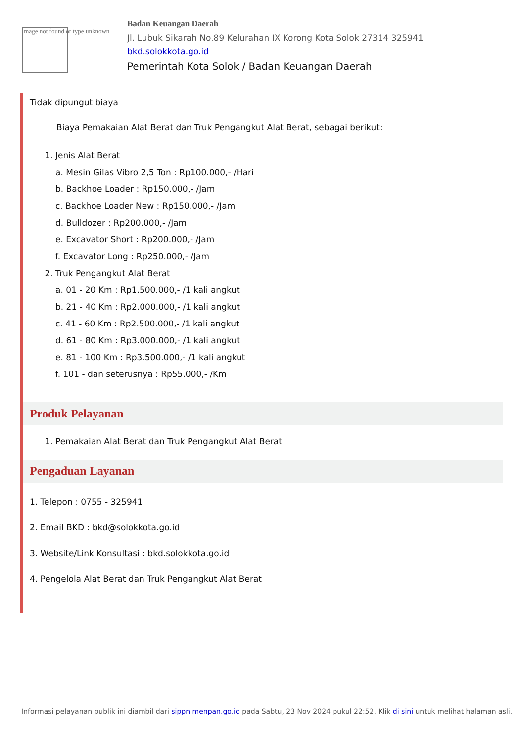Image not found or type unknown
Badan Keuangan Daerah
Jl. Lubuk Sikarah No.89 Kelurahan IX Korong Kota Solok 27314 325941
bkd.solokkota.go.id
Pemerintah Kota Solok / Badan Keuangan Daerah
Tidak dipungut biaya
Biaya Pemakaian Alat Berat dan Truk Pengangkut Alat Berat, sebagai berikut:
1. Jenis Alat Berat
a. Mesin Gilas Vibro 2,5 Ton : Rp100.000,- /Hari
b. Backhoe Loader : Rp150.000,- /Jam
c. Backhoe Loader New : Rp150.000,- /Jam
d. Bulldozer : Rp200.000,- /Jam
e. Excavator Short : Rp200.000,- /Jam
f. Excavator Long : Rp250.000,- /Jam
2. Truk Pengangkut Alat Berat
a. 01 - 20 Km : Rp1.500.000,- /1 kali angkut
b. 21 - 40 Km : Rp2.000.000,- /1 kali angkut
c. 41 - 60 Km : Rp2.500.000,- /1 kali angkut
d. 61 - 80 Km : Rp3.000.000,- /1 kali angkut
e. 81 - 100 Km : Rp3.500.000,- /1 kali angkut
f. 101 - dan seterusnya : Rp55.000,- /Km
Produk Pelayanan
1. Pemakaian Alat Berat dan Truk Pengangkut Alat Berat
Pengaduan Layanan
1. Telepon : 0755 - 325941
2. Email BKD : bkd@solokkota.go.id
3. Website/Link Konsultasi : bkd.solokkota.go.id
4. Pengelola Alat Berat dan Truk Pengangkut Alat Berat
Informasi pelayanan publik ini diambil dari sippn.menpan.go.id pada Sabtu, 23 Nov 2024 pukul 22:52. Klik di sini untuk melihat halaman asli.